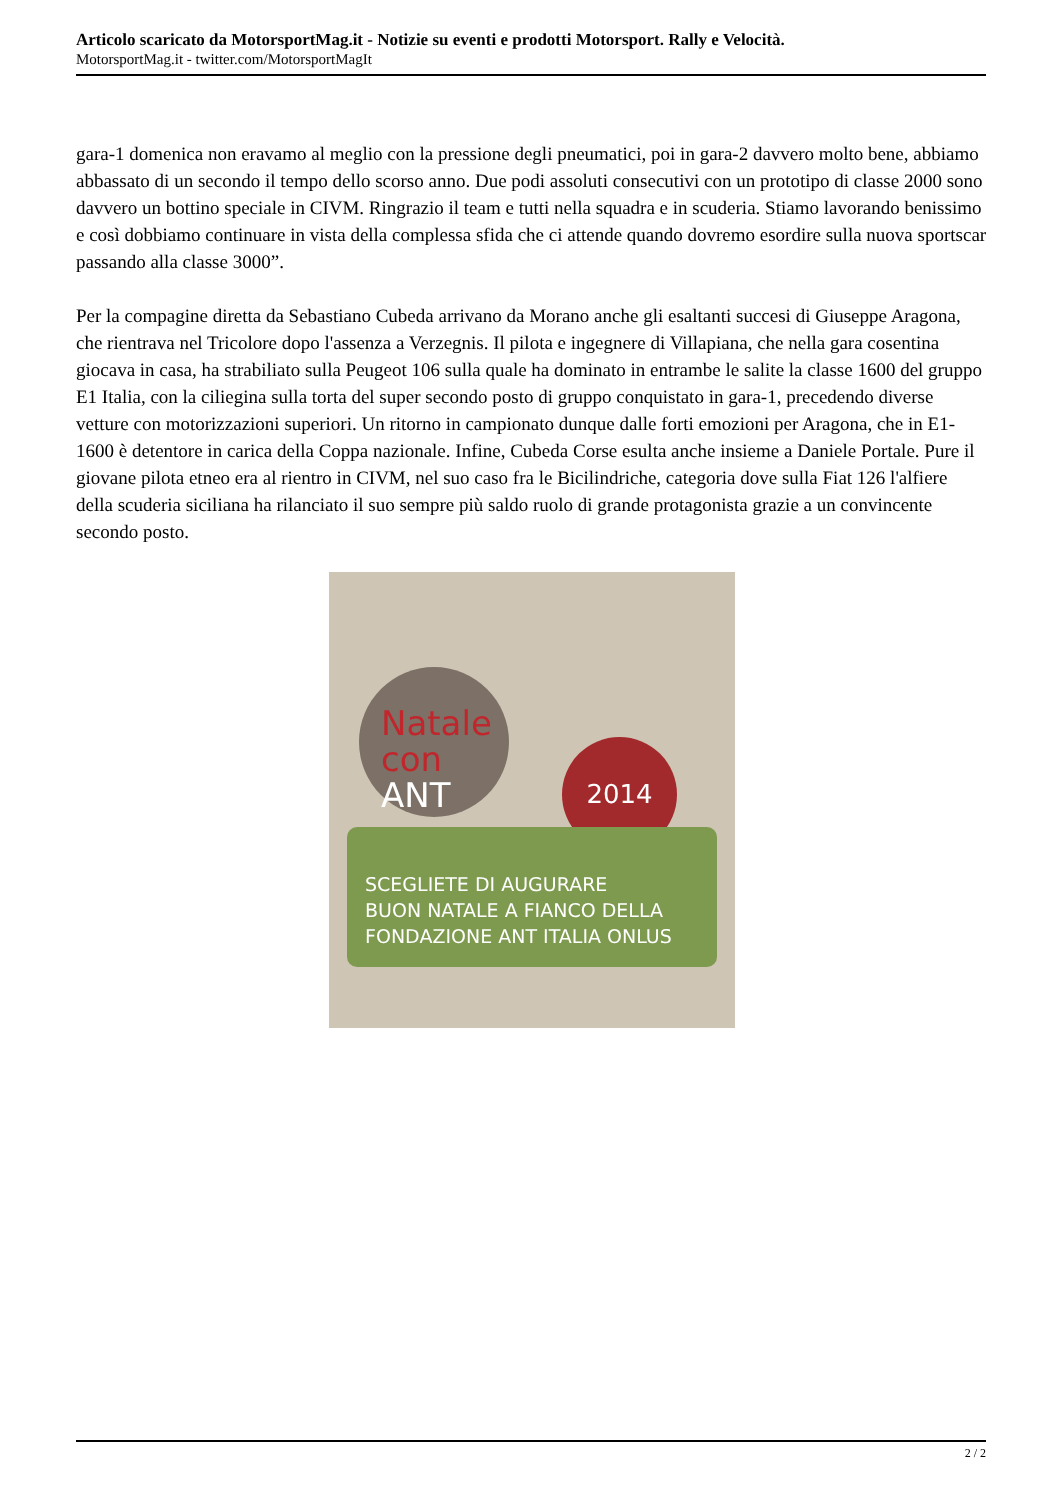Articolo scaricato da MotorsportMag.it - Notizie su eventi e prodotti Motorsport. Rally e Velocità.
MotorsportMag.it - twitter.com/MotorsportMagIt
gara-1 domenica non eravamo al meglio con la pressione degli pneumatici, poi in gara-2 davvero molto bene, abbiamo abbassato di un secondo il tempo dello scorso anno. Due podi assoluti consecutivi con un prototipo di classe 2000 sono davvero un bottino speciale in CIVM. Ringrazio il team e tutti nella squadra e in scuderia. Stiamo lavorando benissimo e così dobbiamo continuare in vista della complessa sfida che ci attende quando dovremo esordire sulla nuova sportscar passando alla classe 3000”.
Per la compagine diretta da Sebastiano Cubeda arrivano da Morano anche gli esaltanti succesi di Giuseppe Aragona, che rientrava nel Tricolore dopo l'assenza a Verzegnis. Il pilota e ingegnere di Villapiana, che nella gara cosentina giocava in casa, ha strabiliato sulla Peugeot 106 sulla quale ha dominato in entrambe le salite la classe 1600 del gruppo E1 Italia, con la ciliegina sulla torta del super secondo posto di gruppo conquistato in gara-1, precedendo diverse vetture con motorizzazioni superiori. Un ritorno in campionato dunque dalle forti emozioni per Aragona, che in E1-1600 è detentore in carica della Coppa nazionale. Infine, Cubeda Corse esulta anche insieme a Daniele Portale. Pure il giovane pilota etneo era al rientro in CIVM, nel suo caso fra le Bicilindriche, categoria dove sulla Fiat 126 l'alfiere della scuderia siciliana ha rilanciato il suo sempre più saldo ruolo di grande protagonista grazie a un convincente secondo posto.
Natale
con ANT
2014
SCEGLIETE DI AUGURARE
BUON NATALE A FIANCO DELLA
FONDAZIONE ANT ITALIA ONLUS
2 / 2